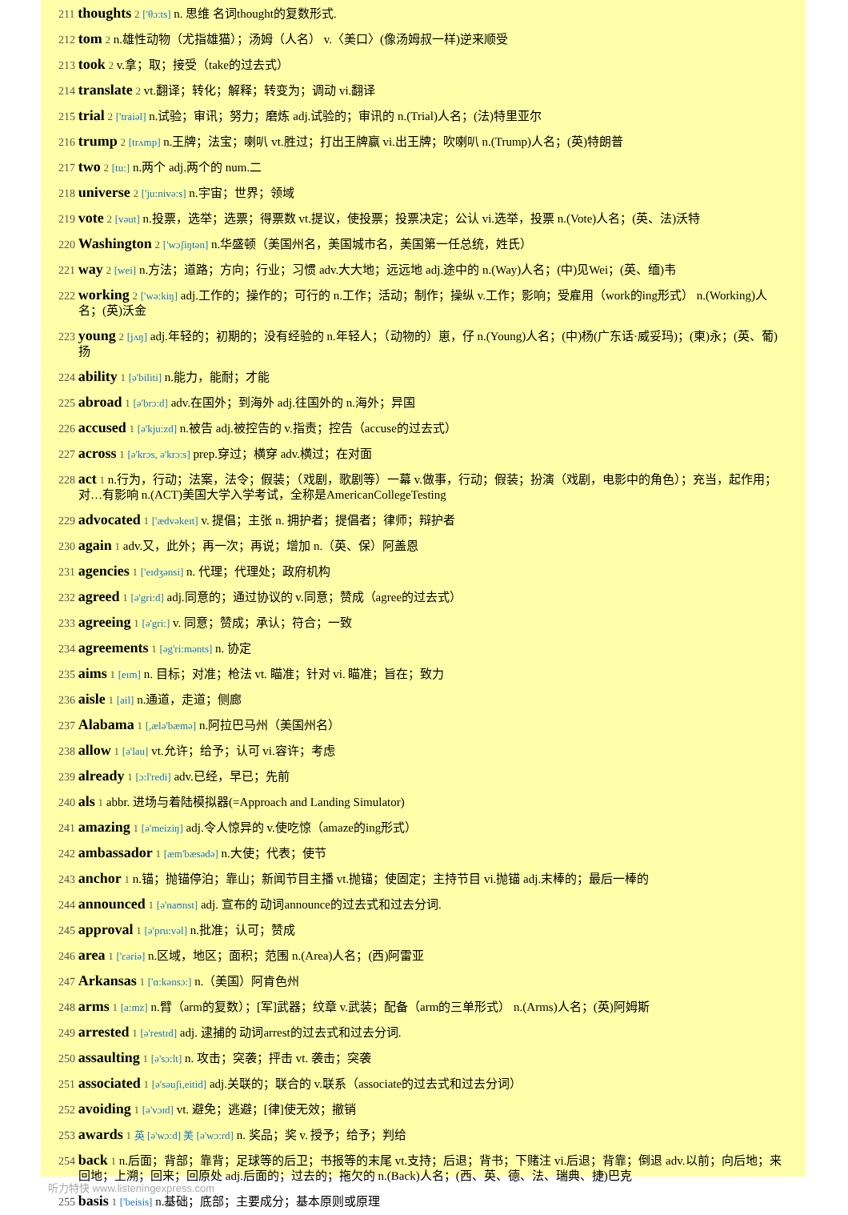211 thoughts 2 ['θɔ:ts] n. 思维 名词thought的复数形式.
212 tom 2 n.雄性动物（尤指雄猫）；汤姆（人名） v.〈美口〉(像汤姆叔一样)逆来顺受
213 took 2 v.拿；取；接受（take的过去式）
214 translate 2 vt.翻译；转化；解释；转变为；调动 vi.翻译
215 trial 2 ['traiəl] n.试验；审讯；努力；磨炼 adj.试验的；审讯的 n.(Trial)人名；(法)特里亚尔
216 trump 2 [trʌmp] n.王牌；法宝；喇叭 vt.胜过；打出王牌赢 vi.出王牌；吹喇叭 n.(Trump)人名；(英)特朗普
217 two 2 [tu:] n.两个 adj.两个的 num.二
218 universe 2 ['ju:nivə:s] n.宇宙；世界；领域
219 vote 2 [vəut] n.投票，选举；选票；得票数 vt.提议，使投票；投票决定；公认 vi.选举，投票 n.(Vote)人名；(英、法)沃特
220 Washington 2 ['wɔʃiŋtən] n.华盛顿（美国州名，美国城市名，美国第一任总统，姓氏）
221 way 2 [wei] n.方法；道路；方向；行业；习惯 adv.大大地；远远地 adj.途中的 n.(Way)人名；(中)见Wei；(英、缅)韦
222 working 2 ['wə:kiŋ] adj.工作的；操作的；可行的 n.工作；活动；制作；操纵 v.工作；影响；受雇用（work的ing形式） n.(Working)人名；(英)沃金
223 young 2 [jʌŋ] adj.年轻的；初期的；没有经验的 n.年轻人；（动物的）崽，仔 n.(Young)人名；(中)杨(广东话·威妥玛)；(柬)永；(英、葡)扬
224 ability 1 [ə'biliti] n.能力，能耐；才能
225 abroad 1 [ə'brɔ:d] adv.在国外；到海外 adj.往国外的 n.海外；异国
226 accused 1 [ə'kju:zd] n.被告 adj.被控告的 v.指责；控告（accuse的过去式）
227 across 1 [ə'krɔs, ə'krɔ:s] prep.穿过；横穿 adv.横过；在对面
228 act 1 n.行为，行动；法案，法令；假装；（戏剧，歌剧等）一幕 v.做事，行动；假装；扮演（戏剧，电影中的角色）；充当，起作用；对…有影响 n.(ACT)美国大学入学考试，全称是AmericanCollegeTesting
229 advocated 1 ['ædvəkeɪt] v. 提倡；主张 n. 拥护者；提倡者；律师；辩护者
230 again 1 adv.又，此外；再一次；再说；增加 n.（英、保）阿盖恩
231 agencies 1 ['eɪdʒənsi] n. 代理；代理处；政府机构
232 agreed 1 [ə'gri:d] adj.同意的；通过协议的 v.同意；赞成（agree的过去式）
233 agreeing 1 [ə'gri:] v. 同意；赞成；承认；符合；一致
234 agreements 1 [əg'ri:mənts] n. 协定
235 aims 1 [eɪm] n. 目标；对准；枪法 vt. 瞄准；针对 vi. 瞄准；旨在；致力
236 aisle 1 [ail] n.通道，走道；侧廊
237 Alabama 1 [,ælə'bæmə] n.阿拉巴马州（美国州名）
238 allow 1 [ə'lau] vt.允许；给予；认可 vi.容许；考虑
239 already 1 [ɔ:l'redi] adv.已经，早已；先前
240 als 1 abbr. 进场与着陆模拟器(=Approach and Landing Simulator)
241 amazing 1 [ə'meiziŋ] adj.令人惊异的 v.使吃惊（amaze的ing形式）
242 ambassador 1 [æm'bæsədə] n.大使；代表；使节
243 anchor 1 n.锚；抛锚停泊；靠山；新闻节目主播 vt.抛锚；使固定；主持节目 vi.抛锚 adj.末棒的；最后一棒的
244 announced 1 [ə'naʊnst] adj. 宣布的 动词announce的过去式和过去分词.
245 approval 1 [ə'pru:vəl] n.批准；认可；赞成
246 area 1 ['ɛəriə] n.区域，地区；面积；范围 n.(Area)人名；(西)阿雷亚
247 Arkansas 1 ['ɑ:kənsɔ:] n.（美国）阿肯色州
248 arms 1 [a:mz] n.臂（arm的复数）；[军]武器；纹章 v.武装；配备（arm的三单形式） n.(Arms)人名；(英)阿姆斯
249 arrested 1 [ə'restɪd] adj. 逮捕的 动词arrest的过去式和过去分词.
250 assaulting 1 [ə'sɔ:lt] n. 攻击；突袭；抨击 vt. 袭击；突袭
251 associated 1 [ə'səuʃi,eitid] adj.关联的；联合的 v.联系（associate的过去式和过去分词）
252 avoiding 1 [ə'vɔɪd] vt. 避免；逃避；[律]使无效；撤销
253 awards 1 英 [ə'wɔ:d] 美 [ə'wɔ:rd] n. 奖品；奖 v. 授予；给予；判给
254 back 1 n.后面；背部；靠背；足球等的后卫；书报等的末尾 vt.支持；后退；背书；下赌注 vi.后退；背靠；倒退 adv.以前；向后地；来回地；上溯；回来；回原处 adj.后面的；过去的；拖欠的 n.(Back)人名；(西、英、德、法、瑞典、捷)巴克
255 basis 1 ['beisis] n.基础；底部；主要成分；基本原则或原理
听力特快 www.listeningexpress.com